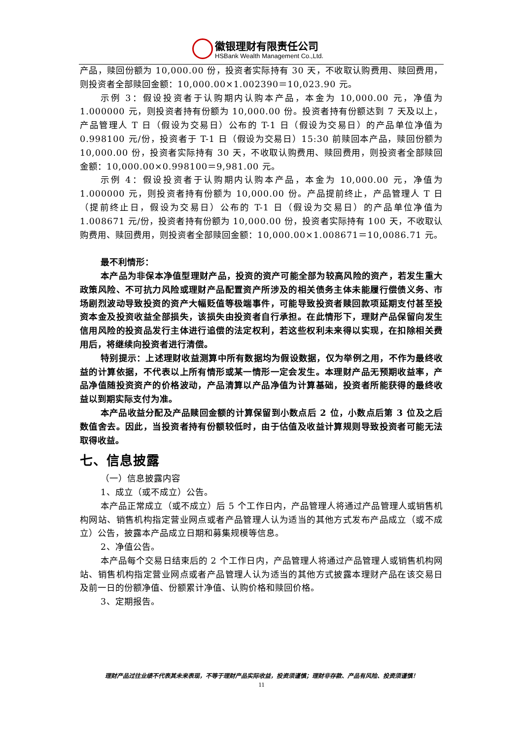徽银理财有限责任公司
HSBank Wealth Management Co.,Ltd.
产品，赎回份额为 10,000.00 份，投资者实际持有 30 天，不收取认购费用、赎回费用，则投资者全部赎回金额：10,000.00×1.002390＝10,023.90 元。
示例 3：假设投资者于认购期内认购本产品，本金为 10,000.00 元，净值为 1.000000 元，则投资者持有份额为 10,000.00 份。投资者持有份额达到 7 天及以上，产品管理人 T 日（假设为交易日）公布的 T-1 日（假设为交易日）的产品单位净值为 0.998100 元/份，投资者于 T-1 日（假设为交易日）15:30 前赎回本产品，赎回份额为 10,000.00 份，投资者实际持有 30 天，不收取认购费用、赎回费用，则投资者全部赎回金额：10,000.00×0.998100＝9,981.00 元。
示例 4：假设投资者于认购期内认购本产品，本金为 10,000.00 元，净值为 1.000000 元，则投资者持有份额为 10,000.00 份。产品提前终止，产品管理人 T 日（提前终止日，假设为交易日）公布的 T-1 日（假设为交易日）的产品单位净值为 1.008671 元/份，投资者持有份额为 10,000.00 份，投资者实际持有 100 天，不收取认购费用、赎回费用，则投资者全部赎回金额：10,000.00×1.008671＝10,0086.71 元。
最不利情形：
本产品为非保本净值型理财产品，投资的资产可能全部为较高风险的资产，若发生重大政策风险、不可抗力风险或理财产品配置资产所涉及的相关债务主体未能履行偿债义务、市场剧烈波动导致投资的资产大幅贬值等极端事件，可能导致投资者赎回款项延期支付甚至投资本金及投资收益全部损失，该损失由投资者自行承担。在此情形下，理财产品保留向发生信用风险的投资品发行主体进行追偿的法定权利，若这些权利未来得以实现，在扣除相关费用后，将继续向投资者进行清偿。
特别提示：上述理财收益测算中所有数据均为假设数据，仅为举例之用，不作为最终收益的计算依据，不代表以上所有情形或某一情形一定会发生。本理财产品无预期收益率，产品净值随投资资产的价格波动，产品清算以产品净值为计算基础，投资者所能获得的最终收益以到期实际支付为准。
本产品收益分配及产品赎回金额的计算保留到小数点后 2 位，小数点后第 3 位及之后数值舍去。因此，当投资者持有份额较低时，由于估值及收益计算规则导致投资者可能无法取得收益。
七、信息披露
（一）信息披露内容
1、成立（或不成立）公告。
本产品正常成立（或不成立）后 5 个工作日内，产品管理人将通过产品管理人或销售机构网站、销售机构指定营业网点或者产品管理人认为适当的其他方式发布产品成立（或不成立）公告，披露本产品成立日期和募集规模等信息。
2、净值公告。
本产品每个交易日结束后的 2 个工作日内，产品管理人将通过产品管理人或销售机构网站、销售机构指定营业网点或者产品管理人认为适当的其他方式披露本理财产品在该交易日及前一日的份额净值、份额累计净值、认购价格和赎回价格。
3、定期报告。
理财产品过往业绩不代表其未来表现，不等于理财产品实际收益，投资须谨慎；理财非存款、产品有风险、投资须谨慎！
11